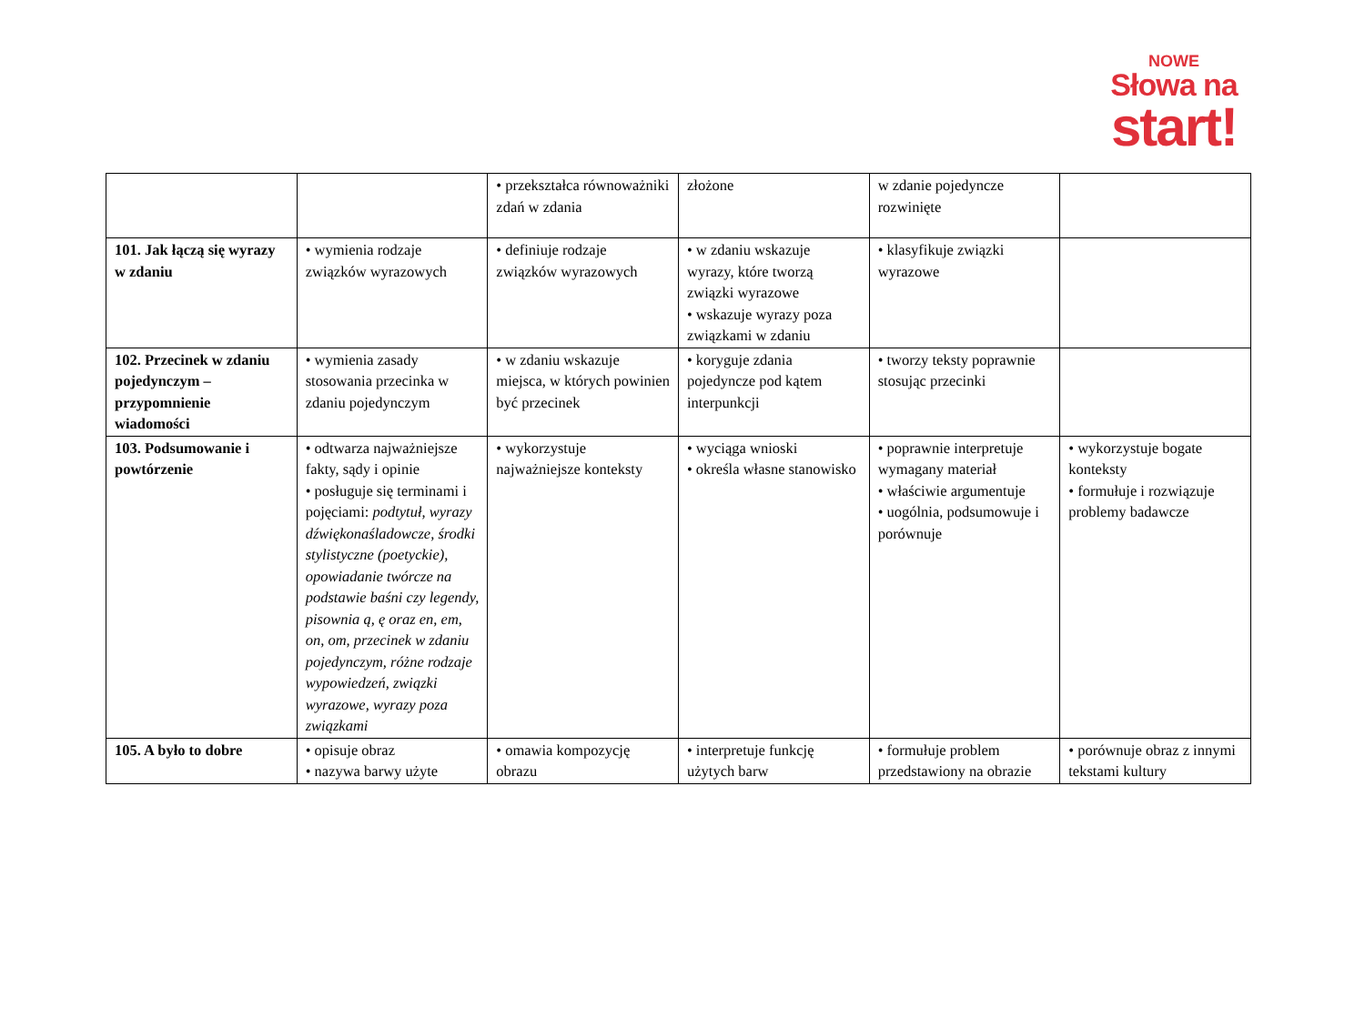NOWE
Słowa na
start!
| | | • przekształca równoważniki zdań w zdania | złożone | w zdanie pojedyncze rozwinięte | |
| 101. Jak łączą się wyrazy w zdaniu | • wymienia rodzaje związków wyrazowych | • definiuje rodzaje związków wyrazowych | • w zdaniu wskazuje wyrazy, które tworzą związki wyrazowe • wskazuje wyrazy poza związkami w zdaniu | • klasyfikuje związki wyrazowe | |
| 102. Przecinek w zdaniu pojedynczym – przypomnienie wiadomości | • wymienia zasady stosowania przecinka w zdaniu pojedynczym | • w zdaniu wskazuje miejsca, w których powinien być przecinek | • koryguje zdania pojedyncze pod kątem interpunkcji | • tworzy teksty poprawnie stosując przecinki | |
| 103. Podsumowanie i powtórzenie | • odtwarza najważniejsze fakty, sądy i opinie • posługuje się terminami i pojęciami: podtytuł, wyrazy dźwiękonaśladowcze, środki stylistyczne (poetyckie), opowiadanie twórcze na podstawie baśni czy legendy, pisownia ą, ę oraz en, em, on, om, przecinek w zdaniu pojedynczym, różne rodzaje wypowiedzeń, związki wyrazowe, wyrazy poza związkami | • wykorzystuje najważniejsze konteksty | • wyciąga wnioski • określa własne stanowisko | • poprawnie interpretuje wymagany materiał • właściwie argumentuje • uogólnia, podsumowuje i porównuje | • wykorzystuje bogate konteksty • formułuje i rozwiązuje problemy badawcze |
| 105. A było to dobre | • opisuje obraz • nazywa barwy użyte | • omawia kompozycję obrazu | • interpretuje funkcję użytych barw | • formułuje problem przedstawiony na obrazie | • porównuje obraz z innymi tekstami kultury |